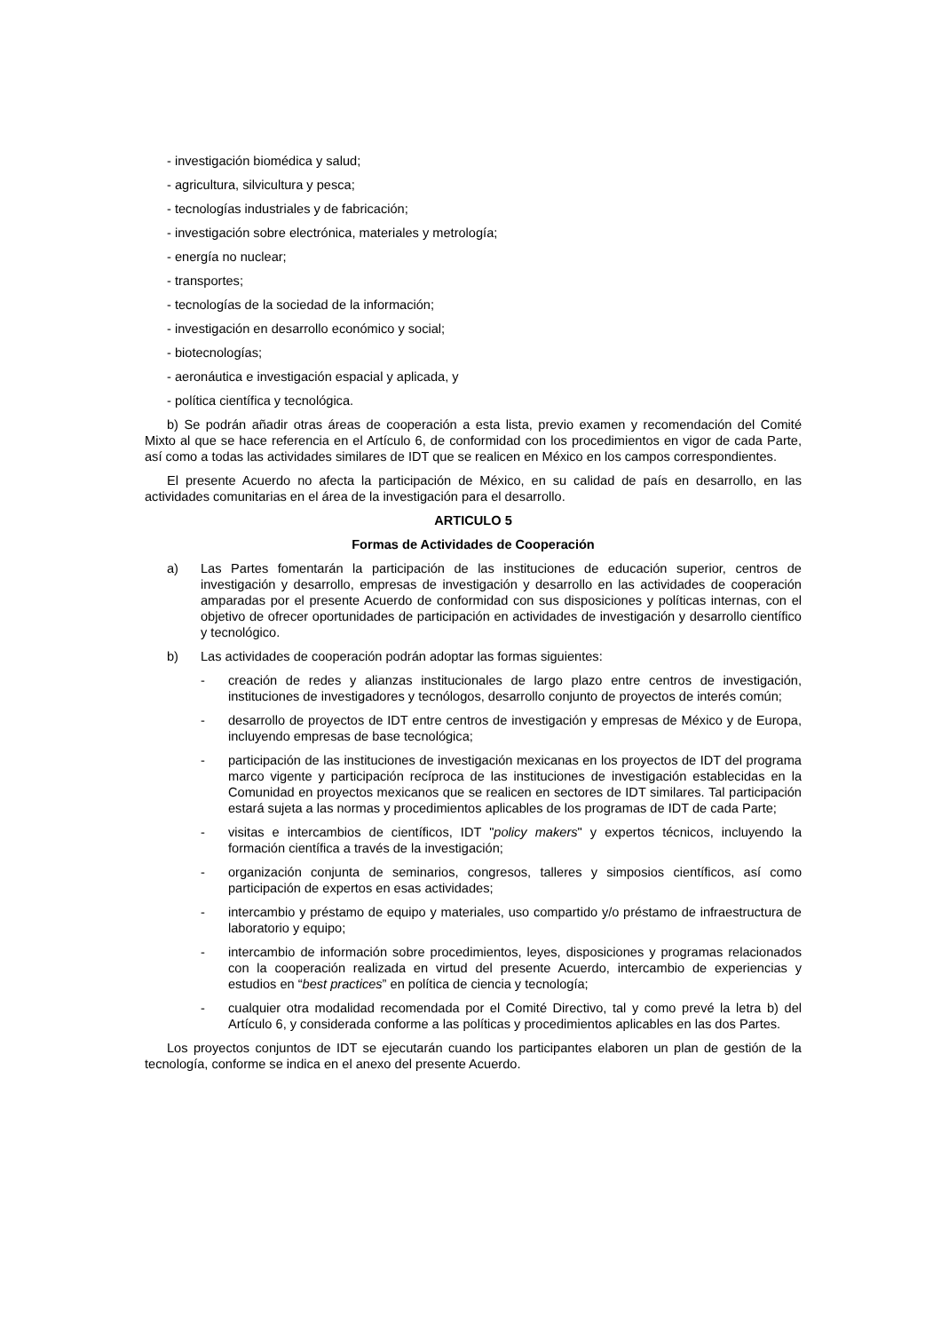- investigación biomédica y salud;
- agricultura, silvicultura y pesca;
- tecnologías industriales y de fabricación;
- investigación sobre electrónica, materiales y metrología;
- energía no nuclear;
- transportes;
- tecnologías de la sociedad de la información;
- investigación en desarrollo económico y social;
- biotecnologías;
- aeronáutica e investigación espacial y aplicada, y
- política científica y tecnológica.
b) Se podrán añadir otras áreas de cooperación a esta lista, previo examen y recomendación del Comité Mixto al que se hace referencia en el Artículo 6, de conformidad con los procedimientos en vigor de cada Parte, así como a todas las actividades similares de IDT que se realicen en México en los campos correspondientes.
El presente Acuerdo no afecta la participación de México, en su calidad de país en desarrollo, en las actividades comunitarias en el área de la investigación para el desarrollo.
ARTICULO 5
Formas de Actividades de Cooperación
a) Las Partes fomentarán la participación de las instituciones de educación superior, centros de investigación y desarrollo, empresas de investigación y desarrollo en las actividades de cooperación amparadas por el presente Acuerdo de conformidad con sus disposiciones y políticas internas, con el objetivo de ofrecer oportunidades de participación en actividades de investigación y desarrollo científico y tecnológico.
b) Las actividades de cooperación podrán adoptar las formas siguientes:
- creación de redes y alianzas institucionales de largo plazo entre centros de investigación, instituciones de investigadores y tecnólogos, desarrollo conjunto de proyectos de interés común;
- desarrollo de proyectos de IDT entre centros de investigación y empresas de México y de Europa, incluyendo empresas de base tecnológica;
- participación de las instituciones de investigación mexicanas en los proyectos de IDT del programa marco vigente y participación recíproca de las instituciones de investigación establecidas en la Comunidad en proyectos mexicanos que se realicen en sectores de IDT similares. Tal participación estará sujeta a las normas y procedimientos aplicables de los programas de IDT de cada Parte;
- visitas e intercambios de científicos, IDT "policy makers" y expertos técnicos, incluyendo la formación científica a través de la investigación;
- organización conjunta de seminarios, congresos, talleres y simposios científicos, así como participación de expertos en esas actividades;
- intercambio y préstamo de equipo y materiales, uso compartido y/o préstamo de infraestructura de laboratorio y equipo;
- intercambio de información sobre procedimientos, leyes, disposiciones y programas relacionados con la cooperación realizada en virtud del presente Acuerdo, intercambio de experiencias y estudios en “best practices” en política de ciencia y tecnología;
- cualquier otra modalidad recomendada por el Comité Directivo, tal y como prevé la letra b) del Artículo 6, y considerada conforme a las políticas y procedimientos aplicables en las dos Partes.
Los proyectos conjuntos de IDT se ejecutarán cuando los participantes elaboren un plan de gestión de la tecnología, conforme se indica en el anexo del presente Acuerdo.